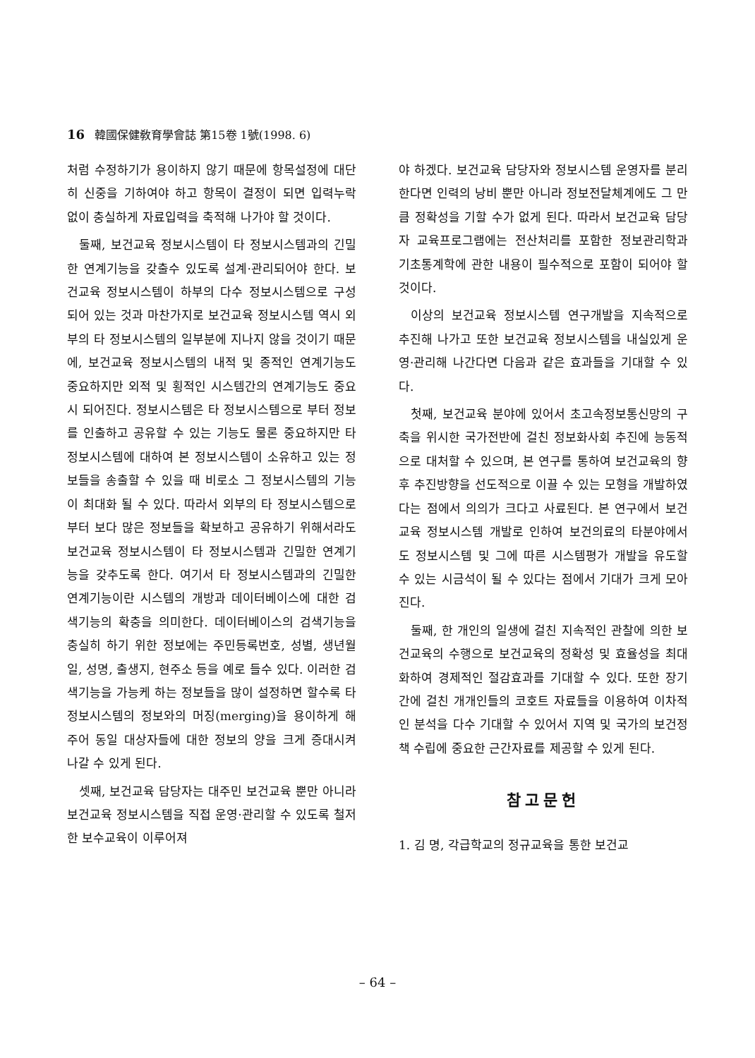16 韓國保健敎育學會誌 第15卷 1號(1998. 6)
처럼 수정하기가 용이하지 않기 때문에 항목설정에 대단히 신중을 기하여야 하고 항목이 결정이 되면 입력누락 없이 충실하게 자료입력을 축적해 나가야 할 것이다.
둘째, 보건교육 정보시스템이 타 정보시스템과의 긴밀한 연계기능을 갖출수 있도록 설계·관리되어야 한다. 보건교육 정보시스템이 하부의 다수 정보시스템으로 구성되어 있는 것과 마찬가지로 보건교육 정보시스템 역시 외부의 타 정보시스템의 일부분에 지나지 않을 것이기 때문에, 보건교육 정보시스템의 내적 및 종적인 연계기능도 중요하지만 외적 및 횡적인 시스템간의 연계기능도 중요시 되어진다. 정보시스템은 타 정보시스템으로 부터 정보를 인출하고 공유할 수 있는 기능도 물론 중요하지만 타 정보시스템에 대하여 본 정보시스템이 소유하고 있는 정보들을 송출할 수 있을 때 비로소 그 정보시스템의 기능이 최대화 될 수 있다. 따라서 외부의 타 정보시스템으로 부터 보다 많은 정보들을 확보하고 공유하기 위해서라도 보건교육 정보시스템이 타 정보시스템과 긴밀한 연계기능을 갖추도록 한다. 여기서 타 정보시스템과의 긴밀한 연계기능이란 시스템의 개방과 데이터베이스에 대한 검색기능의 확충을 의미한다. 데이터베이스의 검색기능을 충실히 하기 위한 정보에는 주민등록번호, 성별, 생년월일, 성명, 출생지, 현주소 등을 예로 들수 있다. 이러한 검색기능을 가능케 하는 정보들을 많이 설정하면 할수록 타 정보시스템의 정보와의 머징(merging)을 용이하게 해주어 동일 대상자들에 대한 정보의 양을 크게 증대시켜 나갈 수 있게 된다.
셋째, 보건교육 담당자는 대주민 보건교육 뿐만 아니라 보건교육 정보시스템을 직접 운영·관리할 수 있도록 철저한 보수교육이 이루어져
야 하겠다. 보건교육 담당자와 정보시스템 운영자를 분리한다면 인력의 낭비 뿐만 아니라 정보전달체계에도 그 만큼 정확성을 기할 수가 없게 된다. 따라서 보건교육 담당자 교육프로그램에는 전산처리를 포함한 정보관리학과 기초통계학에 관한 내용이 필수적으로 포함이 되어야 할 것이다.
이상의 보건교육 정보시스템 연구개발을 지속적으로 추진해 나가고 또한 보건교육 정보시스템을 내실있게 운영·관리해 나간다면 다음과 같은 효과들을 기대할 수 있다.
첫째, 보건교육 분야에 있어서 초고속정보통신망의 구축을 위시한 국가전반에 걸친 정보화사회 추진에 능동적으로 대처할 수 있으며, 본 연구를 통하여 보건교육의 향후 추진방향을 선도적으로 이끌 수 있는 모형을 개발하였다는 점에서 의의가 크다고 사료된다. 본 연구에서 보건교육 정보시스템 개발로 인하여 보건의료의 타분야에서도 정보시스템 및 그에 따른 시스템평가 개발을 유도할 수 있는 시금석이 될 수 있다는 점에서 기대가 크게 모아진다.
둘째, 한 개인의 일생에 걸친 지속적인 관찰에 의한 보건교육의 수행으로 보건교육의 정확성 및 효율성을 최대화하여 경제적인 절감효과를 기대할 수 있다. 또한 장기간에 걸친 개개인들의 코호트 자료들을 이용하여 이차적인 분석을 다수 기대할 수 있어서 지역 및 국가의 보건정책 수립에 중요한 근간자료를 제공할 수 있게 된다.
참고문헌
1. 김 명, 각급학교의 정규교육을 통한 보건교
– 64 –